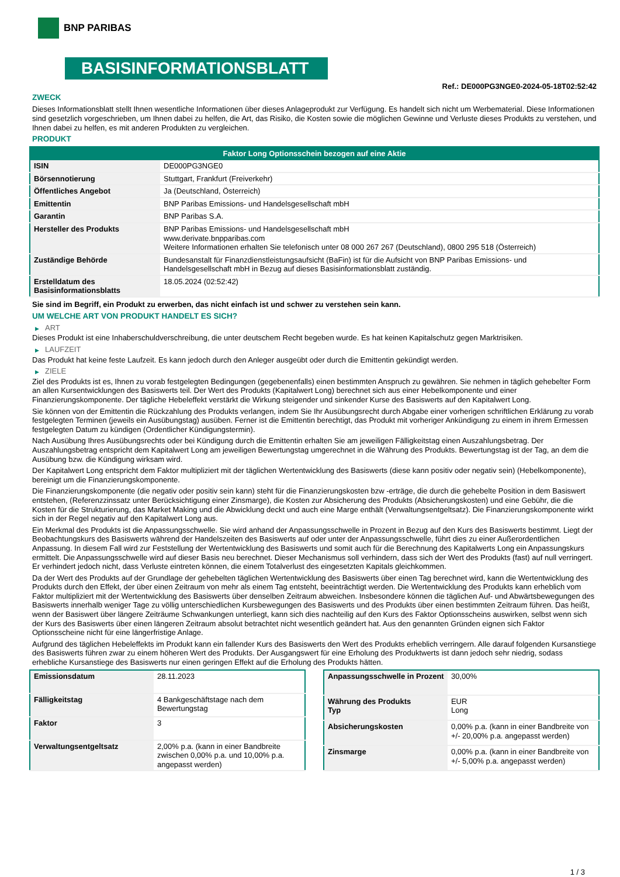BNP PARIBAS
BASISINFORMATIONSBLATT
Ref.: DE000PG3NGE0-2024-05-18T02:52:42
ZWECK
Dieses Informationsblatt stellt Ihnen wesentliche Informationen über dieses Anlageprodukt zur Verfügung. Es handelt sich nicht um Werbematerial. Diese Informationen sind gesetzlich vorgeschrieben, um Ihnen dabei zu helfen, die Art, das Risiko, die Kosten sowie die möglichen Gewinne und Verluste dieses Produkts zu verstehen, und Ihnen dabei zu helfen, es mit anderen Produkten zu vergleichen.
PRODUKT
| Faktor Long Optionsschein bezogen auf eine Aktie | |
| --- | --- |
| ISIN | DE000PG3NGE0 |
| Börsennotierung | Stuttgart, Frankfurt (Freiverkehr) |
| Öffentliches Angebot | Ja (Deutschland, Österreich) |
| Emittentin | BNP Paribas Emissions- und Handelsgesellschaft mbH |
| Garantin | BNP Paribas S.A. |
| Hersteller des Produkts | BNP Paribas Emissions- und Handelsgesellschaft mbH www.derivate.bnpparibas.com Weitere Informationen erhalten Sie telefonisch unter 08 000 267 267 (Deutschland), 0800 295 518 (Österreich) |
| Zuständige Behörde | Bundesanstalt für Finanzdienstleistungsaufsicht (BaFin) ist für die Aufsicht von BNP Paribas Emissions- und Handelsgesellschaft mbH in Bezug auf dieses Basisinformationsblatt zuständig. |
| Erstelldatum des Basisinformationsblatts | 18.05.2024 (02:52:42) |
Sie sind im Begriff, ein Produkt zu erwerben, das nicht einfach ist und schwer zu verstehen sein kann.
UM WELCHE ART VON PRODUKT HANDELT ES SICH?
▶ ART
Dieses Produkt ist eine Inhaberschuldverschreibung, die unter deutschem Recht begeben wurde. Es hat keinen Kapitalschutz gegen Marktrisiken.
▶ LAUFZEIT
Das Produkt hat keine feste Laufzeit. Es kann jedoch durch den Anleger ausgeübt oder durch die Emittentin gekündigt werden.
▶ ZIELE
Ziel des Produkts ist es, Ihnen zu vorab festgelegten Bedingungen (gegebenenfalls) einen bestimmten Anspruch zu gewähren. Sie nehmen in täglich gehebelter Form an allen Kursentwicklungen des Basiswerts teil. Der Wert des Produkts (Kapitalwert Long) berechnet sich aus einer Hebelkomponente und einer Finanzierungskomponente. Der tägliche Hebeleffekt verstärkt die Wirkung steigender und sinkender Kurse des Basiswerts auf den Kapitalwert Long.
Sie können von der Emittentin die Rückzahlung des Produkts verlangen, indem Sie Ihr Ausübungsrecht durch Abgabe einer vorherigen schriftlichen Erklärung zu vorab festgelegten Terminen (jeweils ein Ausübungstag) ausüben. Ferner ist die Emittentin berechtigt, das Produkt mit vorheriger Ankündigung zu einem in ihrem Ermessen festgelegten Datum zu kündigen (Ordentlicher Kündigungstermin).
Nach Ausübung Ihres Ausübungsrechts oder bei Kündigung durch die Emittentin erhalten Sie am jeweiligen Fälligkeitstag einen Auszahlungsbetrag. Der Auszahlungsbetrag entspricht dem Kapitalwert Long am jeweiligen Bewertungstag umgerechnet in die Währung des Produkts. Bewertungstag ist der Tag, an dem die Ausübung bzw. die Kündigung wirksam wird.
Der Kapitalwert Long entspricht dem Faktor multipliziert mit der täglichen Wertentwicklung des Basiswerts (diese kann positiv oder negativ sein) (Hebelkomponente), bereinigt um die Finanzierungskomponente.
Die Finanzierungskomponente (die negativ oder positiv sein kann) steht für die Finanzierungskosten bzw -erträge, die durch die gehebelte Position in dem Basiswert entstehen, (Referenzzinssatz unter Berücksichtigung einer Zinsmarge), die Kosten zur Absicherung des Produkts (Absicherungskosten) und eine Gebühr, die die Kosten für die Strukturierung, das Market Making und die Abwicklung deckt und auch eine Marge enthält (Verwaltungsentgeltsatz). Die Finanzierungskomponente wirkt sich in der Regel negativ auf den Kapitalwert Long aus.
Ein Merkmal des Produkts ist die Anpassungsschwelle. Sie wird anhand der Anpassungsschwelle in Prozent in Bezug auf den Kurs des Basiswerts bestimmt. Liegt der Beobachtungskurs des Basiswerts während der Handelszeiten des Basiswerts auf oder unter der Anpassungsschwelle, führt dies zu einer Außerordentlichen Anpassung. In diesem Fall wird zur Feststellung der Wertentwicklung des Basiswerts und somit auch für die Berechnung des Kapitalwerts Long ein Anpassungskurs ermittelt. Die Anpassungsschwelle wird auf dieser Basis neu berechnet. Dieser Mechanismus soll verhindern, dass sich der Wert des Produkts (fast) auf null verringert. Er verhindert jedoch nicht, dass Verluste eintreten können, die einem Totalverlust des eingesetzten Kapitals gleichkommen.
Da der Wert des Produkts auf der Grundlage der gehebelten täglichen Wertentwicklung des Basiswerts über einen Tag berechnet wird, kann die Wertentwicklung des Produkts durch den Effekt, der über einen Zeitraum von mehr als einem Tag entsteht, beeinträchtigt werden. Die Wertentwicklung des Produkts kann erheblich vom Faktor multipliziert mit der Wertentwicklung des Basiswerts über denselben Zeitraum abweichen. Insbesondere können die täglichen Auf- und Abwärtsbewegungen des Basiswerts innerhalb weniger Tage zu völlig unterschiedlichen Kursbewegungen des Basiswerts und des Produkts über einen bestimmten Zeitraum führen. Das heißt, wenn der Basiswert über längere Zeiträume Schwankungen unterliegt, kann sich dies nachteilig auf den Kurs des Faktor Optionsscheins auswirken, selbst wenn sich der Kurs des Basiswerts über einen längeren Zeitraum absolut betrachtet nicht wesentlich geändert hat. Aus den genannten Gründen eignen sich Faktor Optionsscheine nicht für eine längerfristige Anlage.
Aufgrund des täglichen Hebeleffekts im Produkt kann ein fallender Kurs des Basiswerts den Wert des Produkts erheblich verringern. Alle darauf folgenden Kursanstiege des Basiswerts führen zwar zu einem höheren Wert des Produkts. Der Ausgangswert für eine Erholung des Produktwerts ist dann jedoch sehr niedrig, sodass erhebliche Kursanstiege des Basiswerts nur einen geringen Effekt auf die Erholung des Produkts hätten.
| Emissionsdatum | 28.11.2023 |
| Fälligkeitstag | 4 Bankgeschäftstage nach dem Bewertungstag |
| Faktor | 3 |
| Verwaltungsentgeltsatz | 2,00% p.a. (kann in einer Bandbreite zwischen 0,00% p.a. und 10,00% p.a. angepasst werden) |
| Anpassungsschwelle in Prozent | 30,00% |
| Währung des Produkts Typ | EUR Long |
| Absicherungskosten | 0,00% p.a. (kann in einer Bandbreite von +/- 20,00% p.a. angepasst werden) |
| Zinsmarge | 0,00% p.a. (kann in einer Bandbreite von +/- 5,00% p.a. angepasst werden) |
1 / 3